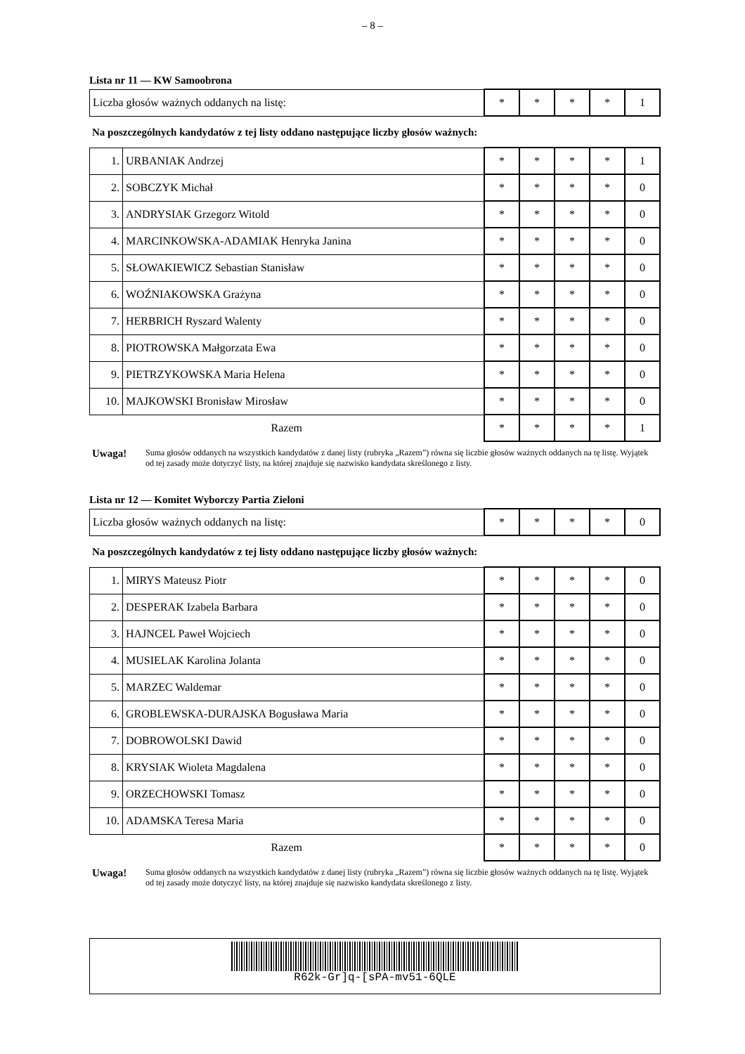– 8 –
Lista nr 11 — KW Samoobrona
| Liczba głosów ważnych oddanych na listę: | * | * | * | * | 1 |
Na poszczególnych kandydatów z tej listy oddano następujące liczby głosów ważnych:
| 1. | URBANIAK Andrzej | * | * | * | * | 1 |
| 2. | SOBCZYK Michał | * | * | * | * | 0 |
| 3. | ANDRYSIAK Grzegorz Witold | * | * | * | * | 0 |
| 4. | MARCINKOWSKA-ADAMIAK Henryka Janina | * | * | * | * | 0 |
| 5. | SŁOWAKIEWICZ Sebastian Stanisław | * | * | * | * | 0 |
| 6. | WOŹNIAKOWSKA Grażyna | * | * | * | * | 0 |
| 7. | HERBRICH Ryszard Walenty | * | * | * | * | 0 |
| 8. | PIOTROWSKA Małgorzata Ewa | * | * | * | * | 0 |
| 9. | PIETRZYKOWSKA Maria Helena | * | * | * | * | 0 |
| 10. | MAJKOWSKI Bronisław Mirosław | * | * | * | * | 0 |
| Razem | | * | * | * | * | 1 |
Uwaga! Suma głosów oddanych na wszystkich kandydatów z danej listy (rubryka „Razem”) równa się liczbie głosów ważnych oddanych na tę listę. Wyjątek od tej zasady może dotyczyć listy, na której znajduje się nazwisko kandydata skreślonego z listy.
Lista nr 12 — Komitet Wyborczy Partia Zieloni
| Liczba głosów ważnych oddanych na listę: | * | * | * | * | 0 |
Na poszczególnych kandydatów z tej listy oddano następujące liczby głosów ważnych:
| 1. | MIRYS Mateusz Piotr | * | * | * | * | 0 |
| 2. | DESPERAK Izabela Barbara | * | * | * | * | 0 |
| 3. | HAJNCEL Paweł Wojciech | * | * | * | * | 0 |
| 4. | MUSIELAK Karolina Jolanta | * | * | * | * | 0 |
| 5. | MARZEC Waldemar | * | * | * | * | 0 |
| 6. | GROBLEWSKA-DURAJSKA Bogusława Maria | * | * | * | * | 0 |
| 7. | DOBROWOLSKI Dawid | * | * | * | * | 0 |
| 8. | KRYSIAK Wioleta Magdalena | * | * | * | * | 0 |
| 9. | ORZECHOWSKI Tomasz | * | * | * | * | 0 |
| 10. | ADAMSKA Teresa Maria | * | * | * | * | 0 |
| Razem | | * | * | * | * | 0 |
Uwaga! Suma głosów oddanych na wszystkich kandydatów z danej listy (rubryka „Razem”) równa się liczbie głosów ważnych oddanych na tę listę. Wyjątek od tej zasady może dotyczyć listy, na której znajduje się nazwisko kandydata skreślonego z listy.
R62k-Gr]q-[sPA-mv51-6QLE